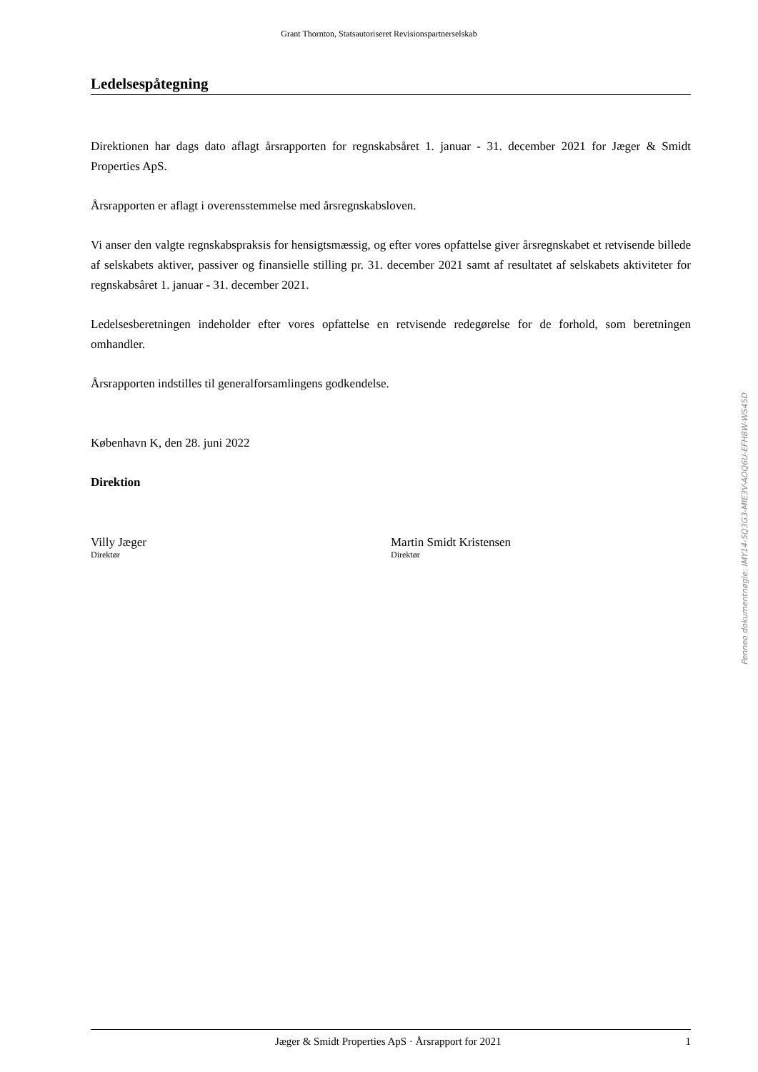Grant Thornton, Statsautoriseret Revisionspartnerselskab
Ledelsespåtegning
Direktionen har dags dato aflagt årsrapporten for regnskabsåret 1. januar - 31. december 2021 for Jæger & Smidt Properties ApS.
Årsrapporten er aflagt i overensstemmelse med årsregnskabsloven.
Vi anser den valgte regnskabspraksis for hensigtsmæssig, og efter vores opfattelse giver årsregnskabet et retvisende billede af selskabets aktiver, passiver og finansielle stilling pr. 31. december 2021 samt af resultatet af selskabets aktiviteter for regnskabsåret 1. januar - 31. december 2021.
Ledelsesberetningen indeholder efter vores opfattelse en retvisende redegørelse for de forhold, som beretningen omhandler.
Årsrapporten indstilles til generalforsamlingens godkendelse.
København K, den 28. juni 2022
Direktion
Villy Jæger
Direktør
Martin Smidt Kristensen
Direktør
Penneo dokumentnøgle: IMY14-5Q3G3-MIE3V-AOQ6U-EFH8W-WS45D
Jæger & Smidt Properties ApS · Årsrapport for 2021 1